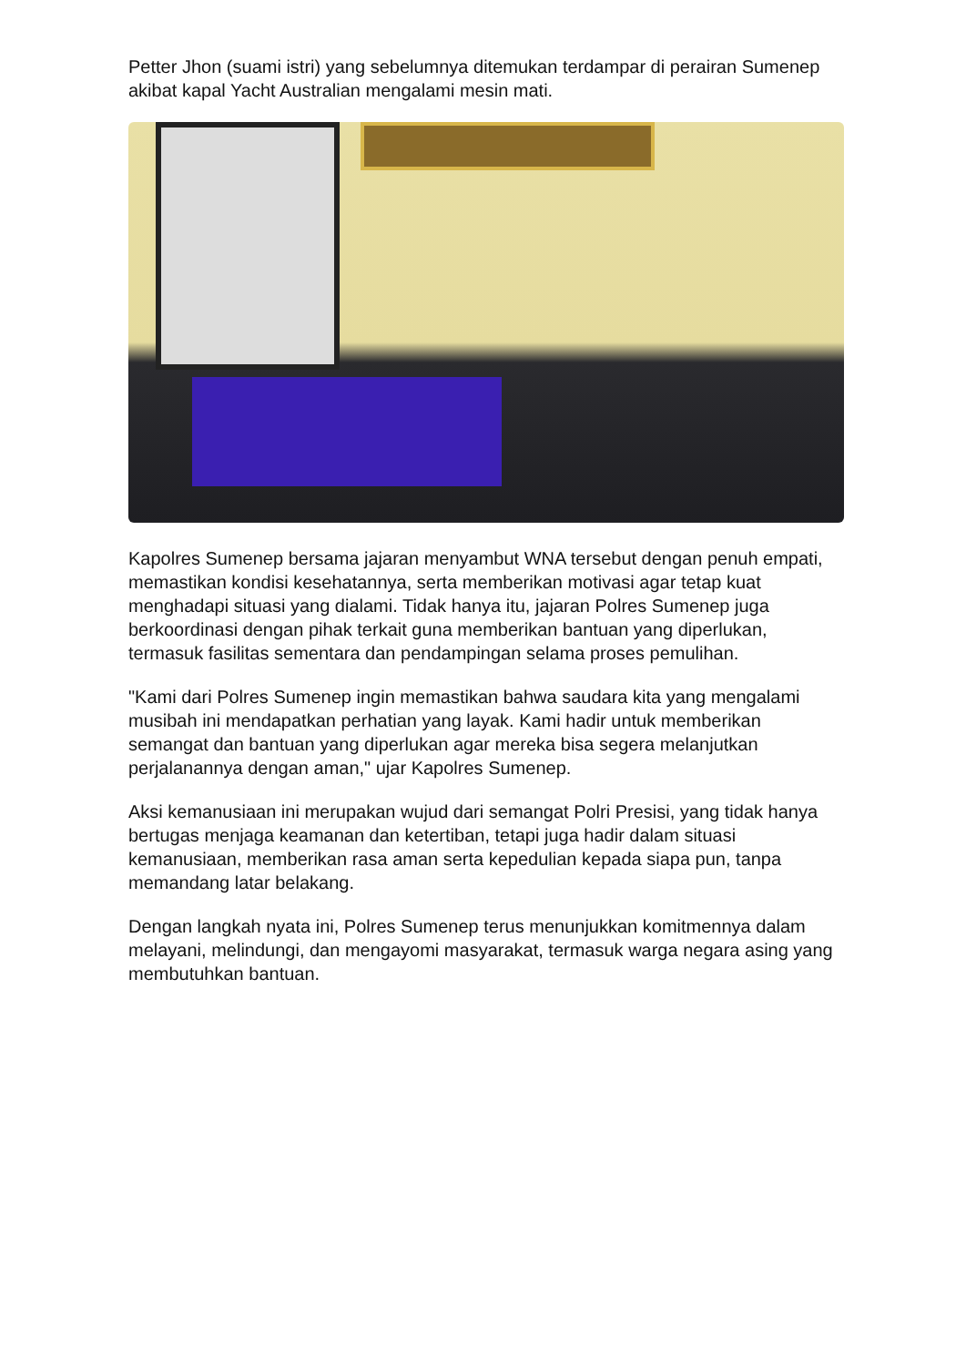Petter Jhon (suami istri) yang sebelumnya ditemukan terdampar di perairan Sumenep akibat kapal Yacht Australian mengalami mesin mati.
Kapolres Sumenep bersama jajaran menyambut WNA tersebut dengan penuh empati, memastikan kondisi kesehatannya, serta memberikan motivasi agar tetap kuat menghadapi situasi yang dialami. Tidak hanya itu, jajaran Polres Sumenep juga berkoordinasi dengan pihak terkait guna memberikan bantuan yang diperlukan, termasuk fasilitas sementara dan pendampingan selama proses pemulihan.
"Kami dari Polres Sumenep ingin memastikan bahwa saudara kita yang mengalami musibah ini mendapatkan perhatian yang layak. Kami hadir untuk memberikan semangat dan bantuan yang diperlukan agar mereka bisa segera melanjutkan perjalanannya dengan aman," ujar Kapolres Sumenep.
Aksi kemanusiaan ini merupakan wujud dari semangat Polri Presisi, yang tidak hanya bertugas menjaga keamanan dan ketertiban, tetapi juga hadir dalam situasi kemanusiaan, memberikan rasa aman serta kepedulian kepada siapa pun, tanpa memandang latar belakang.
Dengan langkah nyata ini, Polres Sumenep terus menunjukkan komitmennya dalam melayani, melindungi, dan mengayomi masyarakat, termasuk warga negara asing yang membutuhkan bantuan.